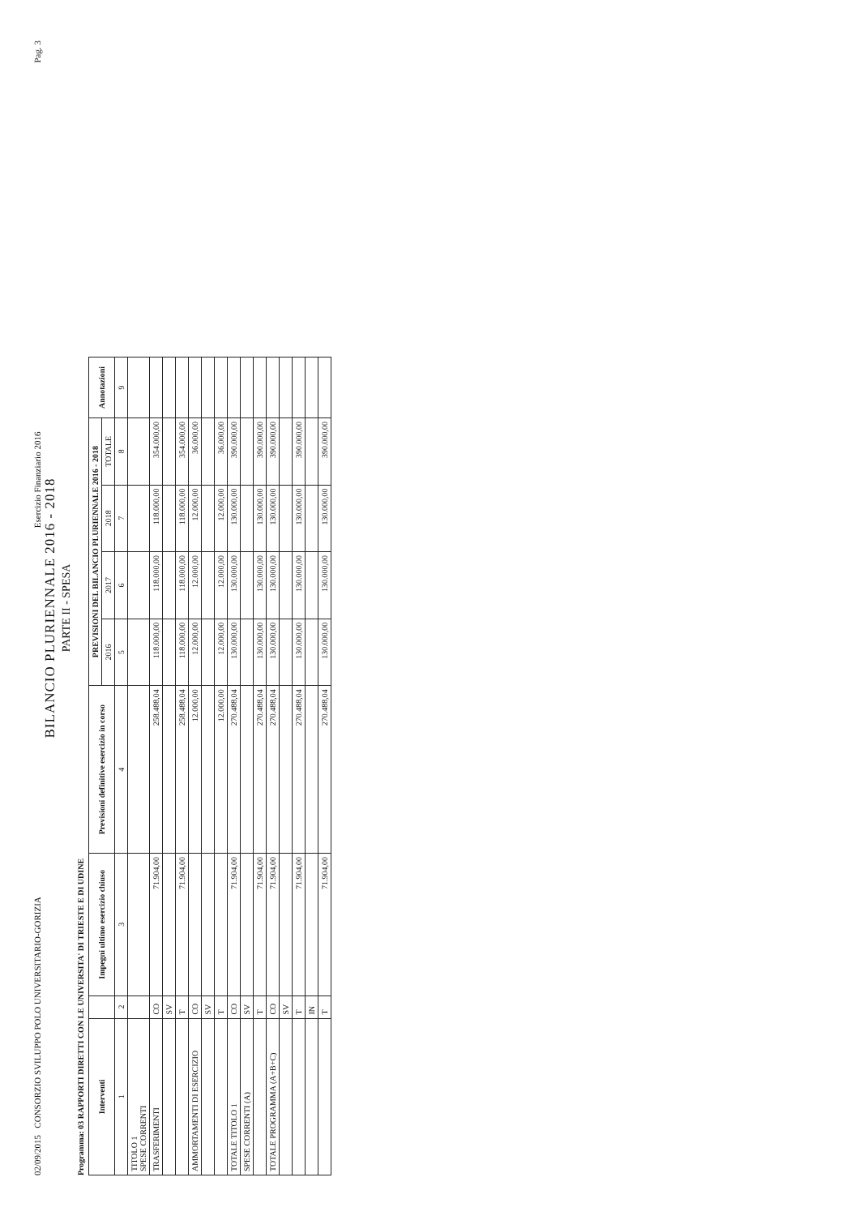02/09/2015 CONSORZIO SVILUPPO POLO UNIVERSITARIO-GORIZIA Esercizio Finanziario 2016 Pag. 3
BILANCIO PLURIENNALE 2016 - 2018
PARTE II - SPESA
Programma: 03 RAPPORTI DIRETTI CON LE UNIVERSITA' DI TRIESTE E DI UDINE
| Interventi | | Impegni ultimo esercizio chiuso | Previsioni definitive esercizio in corso | PREVISIONI DEL BILANCIO PLURIENNALE 2016 - 2018 | | | | Annotazioni |
| --- | --- | --- | --- | --- | --- | --- | --- | --- |
| | | | | 2016 | 2017 | 2018 | TOTALE | |
| 1 | 2 | 3 | 4 | 5 | 6 | 7 | 8 | 9 |
| TITOLO 1 SPESE CORRENTI | | | | | | | | |
| TRASFERIMENTI | CO | 71.904,00 | 258.488,04 | 118.000,00 | 118.000,00 | 118.000,00 | 354.000,00 | |
| | SV | | | | | | | |
| | T | 71.904,00 | 258.488,04 | 118.000,00 | 118.000,00 | 118.000,00 | 354.000,00 | |
| AMMORTAMENTI DI ESERCIZIO | CO | | 12.000,00 | 12.000,00 | 12.000,00 | 12.000,00 | 36.000,00 | |
| | SV | | | | | | | |
| | T | | 12.000,00 | 12.000,00 | 12.000,00 | 12.000,00 | 36.000,00 | |
| TOTALE TITOLO 1 | CO | 71.904,00 | 270.488,04 | 130.000,00 | 130.000,00 | 130.000,00 | 390.000,00 | |
| SPESE CORRENTI (A) | SV | | | | | | | |
| | T | 71.904,00 | 270.488,04 | 130.000,00 | 130.000,00 | 130.000,00 | 390.000,00 | |
| TOTALE PROGRAMMA (A+B+C) | CO | 71.904,00 | 270.488,04 | 130.000,00 | 130.000,00 | 130.000,00 | 390.000,00 | |
| | SV | | | | | | | |
| | T | 71.904,00 | 270.488,04 | 130.000,00 | 130.000,00 | 130.000,00 | 390.000,00 | |
| | IN | | | | | | | |
| | T | 71.904,00 | 270.488,04 | 130.000,00 | 130.000,00 | 130.000,00 | 390.000,00 | |